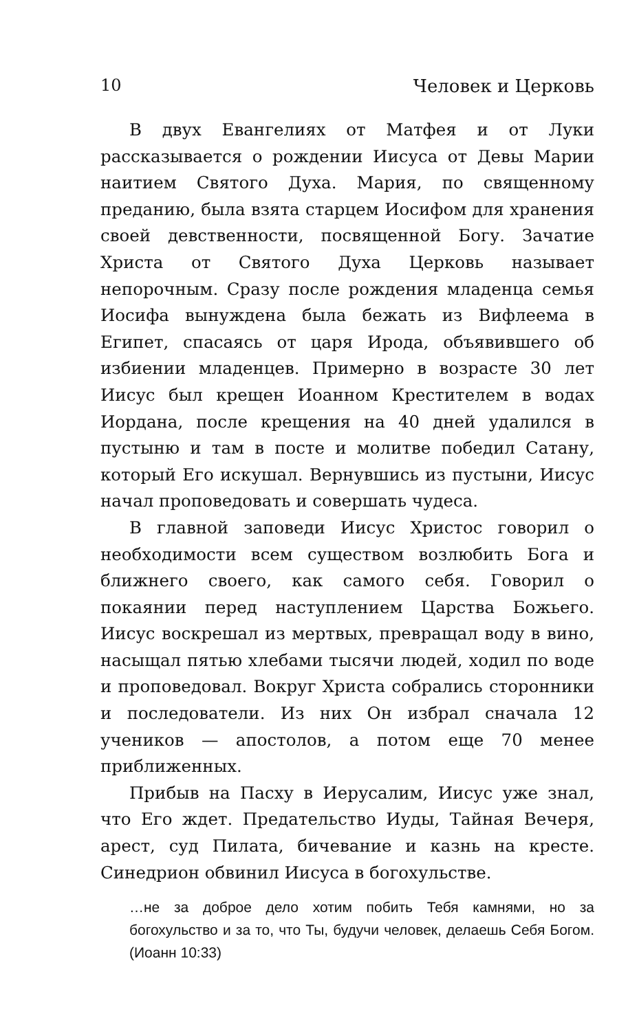10 Человек и Церковь
В двух Евангелиях от Матфея и от Луки рассказывается о рождении Иисуса от Девы Марии наитием Святого Духа. Мария, по священному преданию, была взята старцем Иосифом для хранения своей девственности, посвященной Богу. Зачатие Христа от Святого Духа Церковь называет непорочным. Сразу после рождения младенца семья Иосифа вынуждена была бежать из Вифлеема в Египет, спасаясь от царя Ирода, объявившего об избиении младенцев. Примерно в возрасте 30 лет Иисус был крещен Иоанном Крестителем в водах Иордана, после крещения на 40 дней удалился в пустыню и там в посте и молитве победил Сатану, который Его искушал. Вернувшись из пустыни, Иисус начал проповедовать и совершать чудеса.
В главной заповеди Иисус Христос говорил о необходимости всем существом возлюбить Бога и ближнего своего, как самого себя. Говорил о покаянии перед наступлением Царства Божьего. Иисус воскрешал из мертвых, превращал воду в вино, насыщал пятью хлебами тысячи людей, ходил по воде и проповедовал. Вокруг Христа собрались сторонники и последователи. Из них Он избрал сначала 12 учеников — апостолов, а потом еще 70 менее приближенных.
Прибыв на Пасху в Иерусалим, Иисус уже знал, что Его ждет. Предательство Иуды, Тайная Вечеря, арест, суд Пилата, бичевание и казнь на кресте. Синедрион обвинил Иисуса в богохульстве.
…не за доброе дело хотим побить Тебя камнями, но за богохульство и за то, что Ты, будучи человек, делаешь Себя Богом. (Иоанн 10:33)